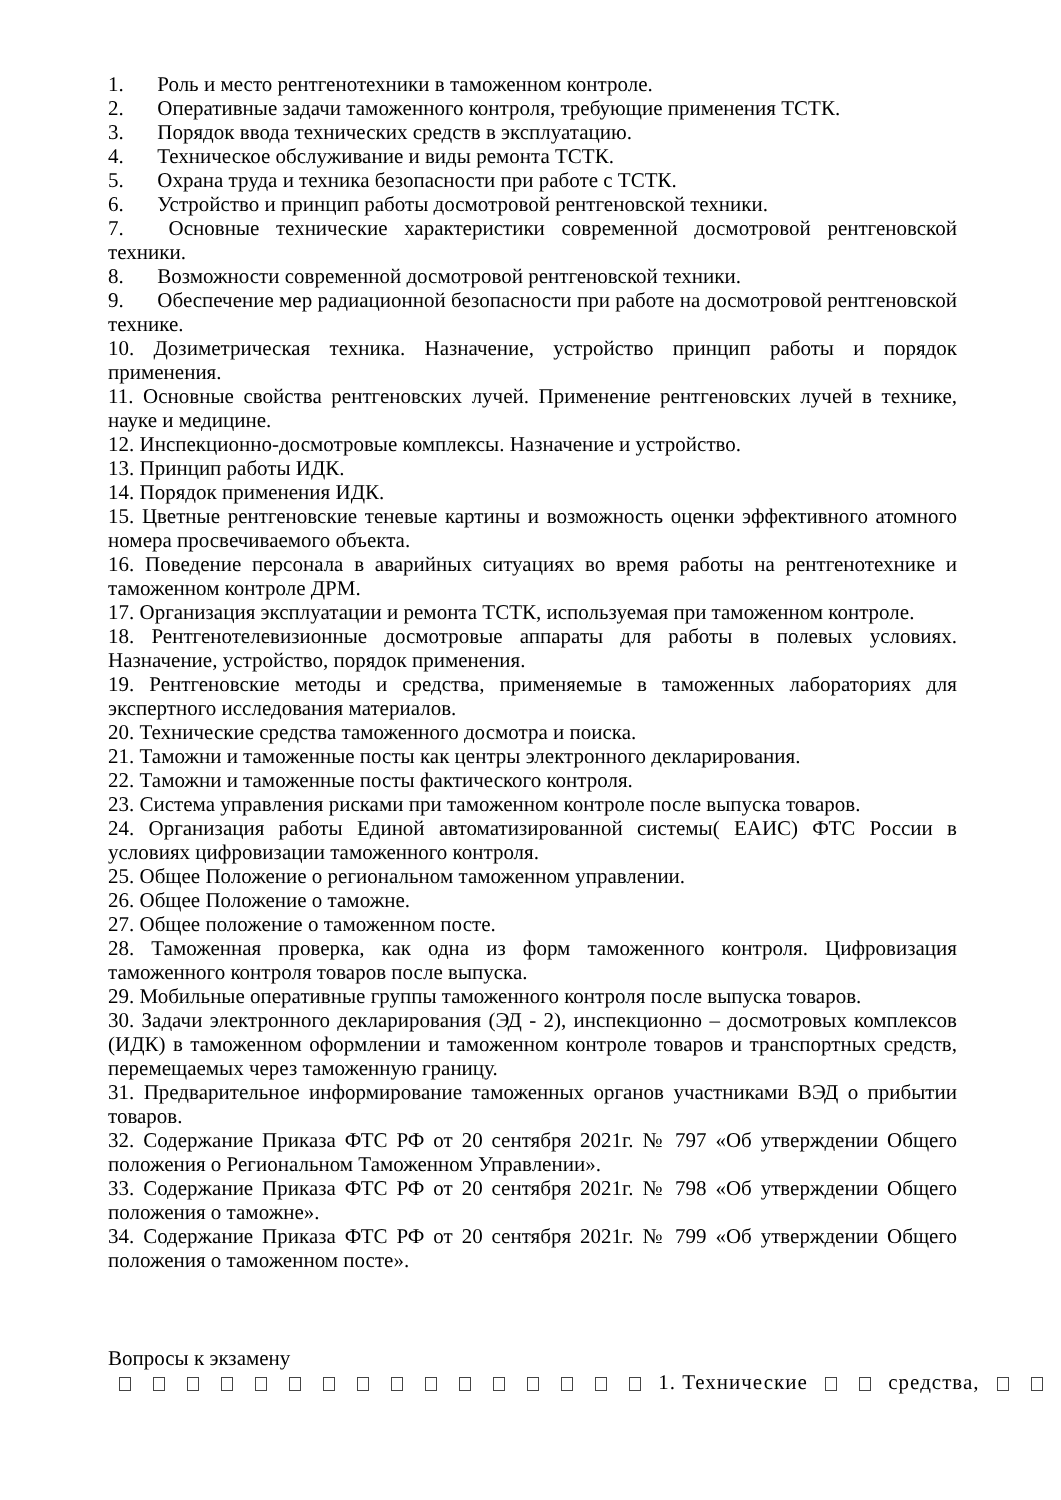1. Роль и место рентгенотехники в таможенном контроле.
2. Оперативные задачи таможенного контроля, требующие применения ТСТК.
3. Порядок ввода технических средств в эксплуатацию.
4. Техническое обслуживание и виды ремонта ТСТК.
5. Охрана труда и техника безопасности при работе с ТСТК.
6. Устройство и принцип работы досмотровой рентгеновской техники.
7. Основные технические характеристики современной досмотровой рентгеновской техники.
8. Возможности современной досмотровой рентгеновской техники.
9. Обеспечение мер радиационной безопасности при работе на досмотровой рентгеновской технике.
10. Дозиметрическая техника. Назначение, устройство принцип работы и порядок применения.
11. Основные свойства рентгеновских лучей. Применение рентгеновских лучей в технике, науке и медицине.
12. Инспекционно-досмотровые комплексы. Назначение и устройство.
13. Принцип работы ИДК.
14. Порядок применения ИДК.
15. Цветные рентгеновские теневые картины и возможность оценки эффективного атомного номера просвечиваемого объекта.
16. Поведение персонала в аварийных ситуациях во время работы на рентгенотехнике и таможенном контроле ДРМ.
17. Организация эксплуатации и ремонта ТСТК, используемая при таможенном контроле.
18. Рентгенотелевизионные досмотровые аппараты для работы в полевых условиях. Назначение, устройство, порядок применения.
19. Рентгеновские методы и средства, применяемые в таможенных лабораториях для экспертного исследования материалов.
20. Технические средства таможенного досмотра и поиска.
21. Таможни и таможенные посты как центры электронного декларирования.
22. Таможни и таможенные посты фактического контроля.
23. Система управления рисками при таможенном контроле после выпуска товаров.
24. Организация работы Единой автоматизированной системы( ЕАИС) ФТС России в условиях цифровизации таможенного контроля.
25. Общее Положение о региональном таможенном управлении.
26. Общее Положение о таможне.
27. Общее положение о таможенном посте.
28. Таможенная проверка, как одна из форм таможенного контроля. Цифровизация таможенного контроля товаров после выпуска.
29. Мобильные оперативные группы таможенного контроля после выпуска товаров.
30. Задачи электронного декларирования (ЭД - 2), инспекционно – досмотровых комплексов (ИДК) в таможенном оформлении и таможенном контроле товаров и транспортных средств, перемещаемых через таможенную границу.
31. Предварительное информирование таможенных органов участниками ВЭД о прибытии товаров.
32. Содержание Приказа ФТС РФ от 20 сентября 2021г. № 797 «Об утверждении Общего положения о Региональном Таможенном Управлении».
33. Содержание Приказа ФТС РФ от 20 сентября 2021г. № 798 «Об утверждении Общего положения о таможне».
34. Содержание Приказа ФТС РФ от 20 сентября 2021г. № 799 «Об утверждении Общего положения о таможенном посте».
Вопросы к экзамену
1. Технические средства,